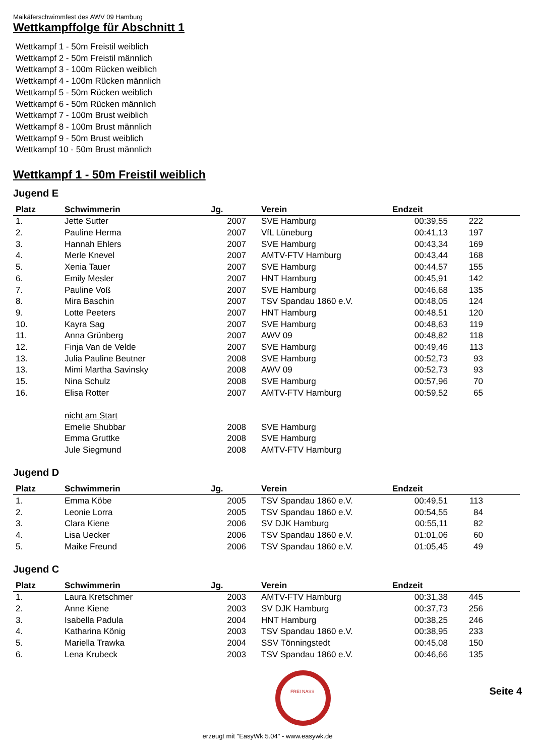Maikäferschwimmfest des AWV 09 Hamburg
Wettkampffolge für Abschnitt 1
Wettkampf 1 - 50m Freistil weiblich
Wettkampf 2 - 50m Freistil männlich
Wettkampf 3 - 100m Rücken weiblich
Wettkampf 4 - 100m Rücken männlich
Wettkampf 5 - 50m Rücken weiblich
Wettkampf 6 - 50m Rücken männlich
Wettkampf 7 - 100m Brust weiblich
Wettkampf 8 - 100m Brust männlich
Wettkampf 9 - 50m Brust weiblich
Wettkampf 10 - 50m Brust männlich
Wettkampf 1 - 50m Freistil weiblich
Jugend E
| Platz | Schwimmerin | Jg. | | Verein | Endzeit | | |
| --- | --- | --- | --- | --- | --- | --- | --- |
| 1. | Jette Sutter | 2007 | | SVE Hamburg | 00:39,55 | 222 | |
| 2. | Pauline Herma | 2007 | | VfL Lüneburg | 00:41,13 | 197 | |
| 3. | Hannah Ehlers | 2007 | | SVE Hamburg | 00:43,34 | 169 | |
| 4. | Merle Knevel | 2007 | | AMTV-FTV Hamburg | 00:43,44 | 168 | |
| 5. | Xenia Tauer | 2007 | | SVE Hamburg | 00:44,57 | 155 | |
| 6. | Emily Mesler | 2007 | | HNT Hamburg | 00:45,91 | 142 | |
| 7. | Pauline Voß | 2007 | | SVE Hamburg | 00:46,68 | 135 | |
| 8. | Mira Baschin | 2007 | | TSV Spandau 1860 e.V. | 00:48,05 | 124 | |
| 9. | Lotte Peeters | 2007 | | HNT Hamburg | 00:48,51 | 120 | |
| 10. | Kayra Sag | 2007 | | SVE Hamburg | 00:48,63 | 119 | |
| 11. | Anna Grünberg | 2007 | | AWV 09 | 00:48,82 | 118 | |
| 12. | Finja Van de Velde | 2007 | | SVE Hamburg | 00:49,46 | 113 | |
| 13. | Julia Pauline Beutner | 2008 | | SVE Hamburg | 00:52,73 | 93 | |
| 13. | Mimi Martha Savinsky | 2008 | | AWV 09 | 00:52,73 | 93 | |
| 15. | Nina Schulz | 2008 | | SVE Hamburg | 00:57,96 | 70 | |
| 16. | Elisa Rotter | 2007 | | AMTV-FTV Hamburg | 00:59,52 | 65 | |
| | nicht am Start | | | | | | |
| | Emelie Shubbar | 2008 | | SVE Hamburg | | | |
| | Emma Gruttke | 2008 | | SVE Hamburg | | | |
| | Jule Siegmund | 2008 | | AMTV-FTV Hamburg | | | |
Jugend D
| Platz | Schwimmerin | Jg. | | Verein | Endzeit | | |
| --- | --- | --- | --- | --- | --- | --- | --- |
| 1. | Emma Köbe | 2005 | | TSV Spandau 1860 e.V. | 00:49,51 | 113 | |
| 2. | Leonie Lorra | 2005 | | TSV Spandau 1860 e.V. | 00:54,55 | 84 | |
| 3. | Clara Kiene | 2006 | | SV DJK Hamburg | 00:55,11 | 82 | |
| 4. | Lisa Uecker | 2006 | | TSV Spandau 1860 e.V. | 01:01,06 | 60 | |
| 5. | Maike Freund | 2006 | | TSV Spandau 1860 e.V. | 01:05,45 | 49 | |
Jugend C
| Platz | Schwimmerin | Jg. | | Verein | Endzeit | | |
| --- | --- | --- | --- | --- | --- | --- | --- |
| 1. | Laura Kretschmer | 2003 | | AMTV-FTV Hamburg | 00:31,38 | 445 | |
| 2. | Anne Kiene | 2003 | | SV DJK Hamburg | 00:37,73 | 256 | |
| 3. | Isabella Padula | 2004 | | HNT Hamburg | 00:38,25 | 246 | |
| 4. | Katharina König | 2003 | | TSV Spandau 1860 e.V. | 00:38,95 | 233 | |
| 5. | Mariella Trawka | 2004 | | SSV Tönningstedt | 00:45,08 | 150 | |
| 6. | Lena Krubeck | 2003 | | TSV Spandau 1860 e.V. | 00:46,66 | 135 | |
FREI NASS
Seite 4
erzeugt mit "EasyWk 5.04" - www.easywk.de